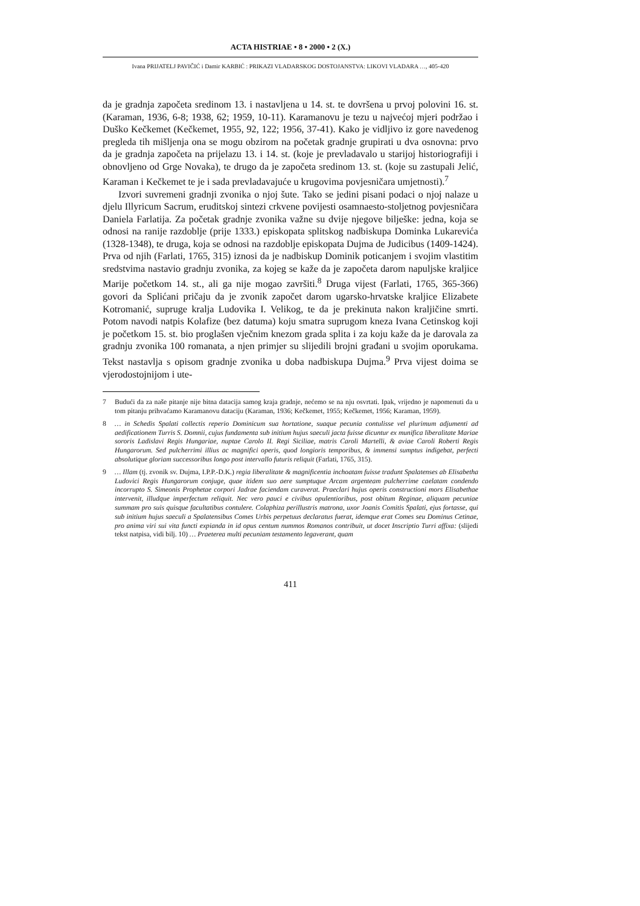ACTA HISTRIAE • 8 • 2000 • 2 (X.)
Ivana PRIJATELJ PAVIČIĆ i Damir KARBIĆ : PRIKAZI VLADARSKOG DOSTOJANSTVA: LIKOVI VLADARA …, 405-420
da je gradnja započeta sredinom 13. i nastavljena u 14. st. te dovršena u prvoj polovini 16. st. (Karaman, 1936, 6-8; 1938, 62; 1959, 10-11). Karamanovu je tezu u najvećoj mjeri podržao i Duško Kečkemet (Kečkemet, 1955, 92, 122; 1956, 37-41). Kako je vidljivo iz gore navedenog pregleda tih mišljenja ona se mogu obzirom na početak gradnje grupirati u dva osnovna: prvo da je gradnja započeta na prijelazu 13. i 14. st. (koje je prevladavalo u starijoj historiografiji i obnovljeno od Grge Novaka), te drugo da je započeta sredinom 13. st. (koje su zastupali Jelić, Karaman i Kečkemet te je i sada prevladavajuće u krugovima povjesničara umjetnosti).<sup>7</sup>
Izvori suvremeni gradnji zvonika o njoj šute. Tako se jedini pisani podaci o njoj nalaze u djelu Illyricum Sacrum, eruditskoj sintezi crkvene povijesti osamnaesto-stoljetnog povjesničara Daniela Farlatija. Za početak gradnje zvonika važne su dvije njegove bilješke: jedna, koja se odnosi na ranije razdoblje (prije 1333.) episkopata splitskog nadbiskupa Dominka Lukarevića (1328-1348), te druga, koja se odnosi na razdoblje episkopata Dujma de Judicibus (1409-1424). Prva od njih (Farlati, 1765, 315) iznosi da je nadbiskup Dominik poticanjem i svojim vlastitim sredstvima nastavio gradnju zvonika, za kojeg se kaže da je započeta darom napuljske kraljice Marije početkom 14. st., ali ga nije mogao završiti.<sup>8</sup> Druga vijest (Farlati, 1765, 365-366) govori da Splićani pričaju da je zvonik započet darom ugarsko-hrvatske kraljice Elizabete Kotromanić, supruge kralja Ludovika I. Velikog, te da je prekinuta nakon kraljičine smrti. Potom navodi natpis Kolafize (bez datuma) koju smatra suprugom kneza Ivana Cetinskog koji je početkom 15. st. bio proglašen vječnim knezom grada splita i za koju kaže da je darovala za gradnju zvonika 100 romanata, a njen primjer su slijedili brojni građani u svojim oporukama. Tekst nastavlja s opisom gradnje zvonika u doba nadbiskupa Dujma.<sup>9</sup> Prva vijest doima se vjerodostojnijom i ute-
7 Budući da za naše pitanje nije bitna datacija samog kraja gradnje, nećemo se na nju osvrtati. Ipak, vrijedno je napomenuti da u tom pitanju prihvaćamo Karamanovu dataciju (Karaman, 1936; Kečkemet, 1955; Kečkemet, 1956; Karaman, 1959).
8 … in Schedis Spalati collectis reperio Dominicum sua hortatione, suaque pecunia contulisse vel plurimum adjumenti ad aedificationem Turris S. Domnii, cujus fundamenta sub initium hujus saeculi jacta fuisse dicuntur ex munifica liberalitate Mariae sororis Ladislavi Regis Hungariae, nuptae Carolo II. Regi Siciliae, matris Caroli Martelli, & aviae Caroli Roberti Regis Hungarorum. Sed pulcherrimi illius ac magnifici operis, quod longioris temporibus, & immensi sumptus indigebat, perfecti absolutique gloriam successoribus longo post intervallo futuris reliquit (Farlati, 1765, 315).
9 … Illam (tj. zvonik sv. Dujma, I.P.P.-D.K.) regia liberalitate & magnificentia inchoatam fuisse tradunt Spalatenses ab Elisabetha Ludovici Regis Hungarorum conjuge, quae itidem suo aere sumptuque Arcam argenteam pulcherrime caelatam condendo incorrupto S. Simeonis Prophetae corpori Jadrae faciendam curaverat. Praeclari hujus operis constructioni mors Elisabethae intervenit, illudque imperfectum reliquit. Nec vero pauci e civibus opulentioribus, post obitum Reginae, aliquam pecuniae summam pro suis quisque facultatibus contulere. Colaphiza perillustris matrona, uxor Joanis Comitis Spalati, ejus fortasse, qui sub initium hujus saeculi a Spalatensibus Comes Urbis perpetuus declaratus fuerat, idemque erat Comes seu Dominus Cetinae, pro anima viri sui vita functi expianda in id opus centum nummos Romanos contribuit, ut docet Inscriptio Turri affixa: (slijedi tekst natpisa, vidi bilj. 10) … Praeterea multi pecuniam testamento legaverant, quam
411